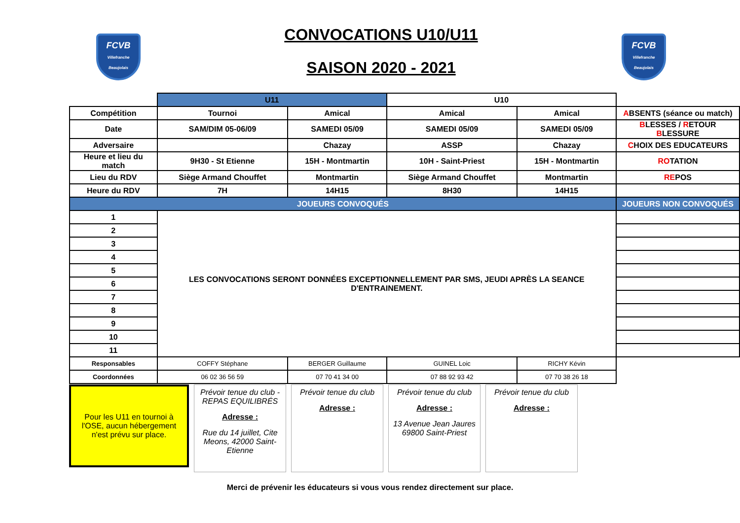FCVB
Villefranche Beaujolais
CONVOCATIONS U10/U11
SAISON 2020 - 2021
FCVB
Villefranche Beaujolais
| | U11 | | U10 | | |
| Compétition | Tournoi | Amical | Amical | Amical | A BSENTS (séance ou match) |
| Date | SAM/DIM 05-06/09 | SAMEDI 05/09 | SAMEDI 05/09 | SAMEDI 05/09 | B LESSES / R ETOUR B LESSURE |
| Adversaire | | Chazay | ASSP | Chazay | C HOIX DES EDUCATEURS |
| Heure et lieu du match | 9H30 - St Etienne | 15H - Montmartin | 10H - Saint-Priest | 15H - Montmartin | RO TATION |
| Lieu du RDV | Siège Armand Chouffet | Montmartin | Siège Armand Chouffet | Montmartin | RE POS |
| Heure du RDV | 7H | 14H15 | 8H30 | 14H15 | |
| JOUEURS CONVOQUÉS | | | | | JOUEURS NON CONVOQUÉS |
| 1 | LES CONVOCATIONS SERONT DONNÉES EXCEPTIONNELLEMENT PAR SMS, JEUDI APRÈS LA SEANCE D'ENTRAINEMENT. | | | | |
| 2 | | | | | |
| 3 | | | | | |
| 4 | | | | | |
| 5 | | | | | |
| 6 | | | | | |
| 7 | | | | | |
| 8 | | | | | |
| 9 | | | | | |
| 10 | | | | | |
| 11 | | | | | |
| Responsables | COFFY Stéphane | BERGER Guillaume | GUINEL Loic | RICHY Kévin | |
| Coordonnées | 06 02 36 56 59 | 07 70 41 34 00 | 07 88 92 93 42 | 07 70 38 26 18 | |
Pour les U11 en tournoi à l'OSE, aucun hébergement n'est prévu sur place.
Prévoir tenue du club - REPAS EQUILIBRÉS
Adresse :
Rue du 14 juillet, Cite Meons, 42000 Saint-Etienne
Prévoir tenue du club
Adresse :
Prévoir tenue du club
Adresse :
13 Avenue Jean Jaures 69800 Saint-Priest
Prévoir tenue du club
Adresse :
Merci de prévenir les éducateurs si vous vous rendez directement sur place.